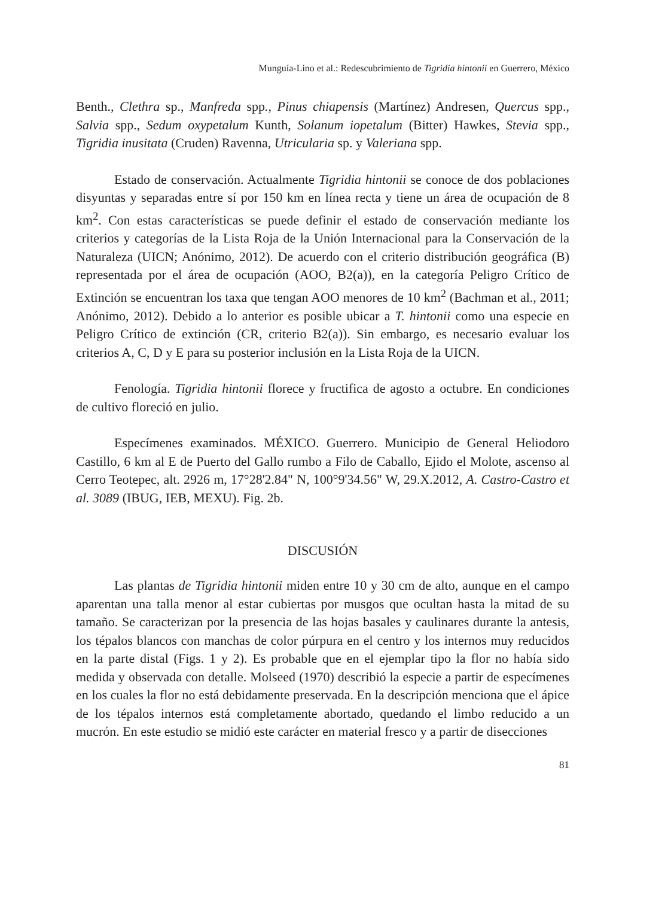Munguía-Lino et al.: Redescubrimiento de Tigridia hintonii en Guerrero, México
Benth., Clethra sp., Manfreda spp., Pinus chiapensis (Martínez) Andresen, Quercus spp., Salvia spp., Sedum oxypetalum Kunth, Solanum iopetalum (Bitter) Hawkes, Stevia spp., Tigridia inusitata (Cruden) Ravenna, Utricularia sp. y Valeriana spp.
Estado de conservación. Actualmente Tigridia hintonii se conoce de dos poblaciones disyuntas y separadas entre sí por 150 km en línea recta y tiene un área de ocupación de 8 km<sup>2</sup>. Con estas características se puede definir el estado de conservación mediante los criterios y categorías de la Lista Roja de la Unión Internacional para la Conservación de la Naturaleza (UICN; Anónimo, 2012). De acuerdo con el criterio distribución geográfica (B) representada por el área de ocupación (AOO, B2(a)), en la categoría Peligro Crítico de Extinción se encuentran los taxa que tengan AOO menores de 10 km<sup>2</sup> (Bachman et al., 2011; Anónimo, 2012). Debido a lo anterior es posible ubicar a T. hintonii como una especie en Peligro Crítico de extinción (CR, criterio B2(a)). Sin embargo, es necesario evaluar los criterios A, C, D y E para su posterior inclusión en la Lista Roja de la UICN.
Fenología. Tigridia hintonii florece y fructifica de agosto a octubre. En condiciones de cultivo floreció en julio.
Especímenes examinados. MÉXICO. Guerrero. Municipio de General Heliodoro Castillo, 6 km al E de Puerto del Gallo rumbo a Filo de Caballo, Ejido el Molote, ascenso al Cerro Teotepec, alt. 2926 m, 17°28'2.84" N, 100°9'34.56" W, 29.X.2012, A. Castro-Castro et al. 3089 (IBUG, IEB, MEXU). Fig. 2b.
DISCUSIÓN
Las plantas de Tigridia hintonii miden entre 10 y 30 cm de alto, aunque en el campo aparentan una talla menor al estar cubiertas por musgos que ocultan hasta la mitad de su tamaño. Se caracterizan por la presencia de las hojas basales y caulinares durante la antesis, los tépalos blancos con manchas de color púrpura en el centro y los internos muy reducidos en la parte distal (Figs. 1 y 2). Es probable que en el ejemplar tipo la flor no había sido medida y observada con detalle. Molseed (1970) describió la especie a partir de especímenes en los cuales la flor no está debidamente preservada. En la descripción menciona que el ápice de los tépalos internos está completamente abortado, quedando el limbo reducido a un mucrón. En este estudio se midió este carácter en material fresco y a partir de disecciones
81